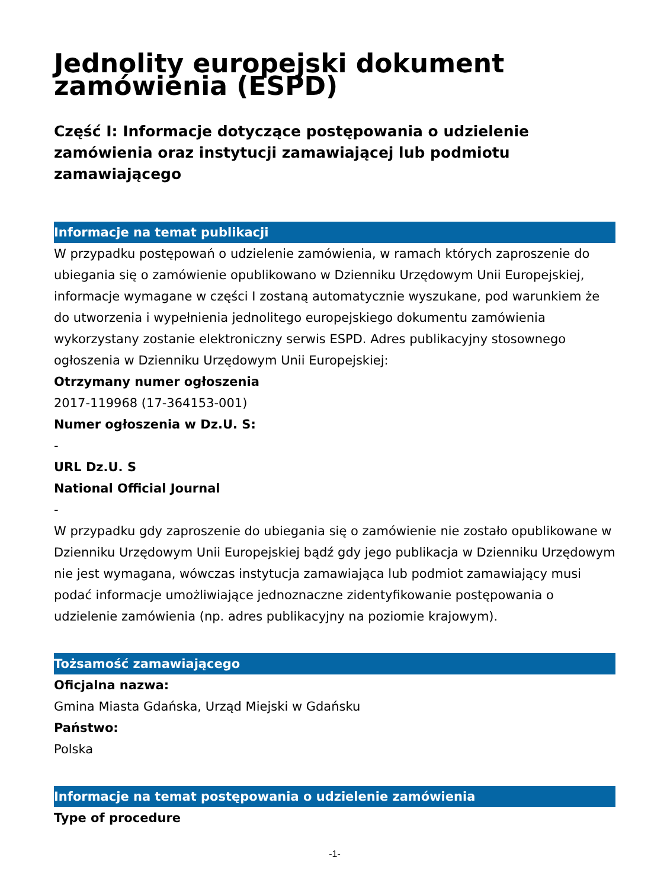Jednolity europejski dokument zamówienia (ESPD)
Część I: Informacje dotyczące postępowania o udzielenie zamówienia oraz instytucji zamawiającej lub podmiotu zamawiającego
Informacje na temat publikacji
W przypadku postępowań o udzielenie zamówienia, w ramach których zaproszenie do ubiegania się o zamówienie opublikowano w Dzienniku Urzędowym Unii Europejskiej, informacje wymagane w części I zostaną automatycznie wyszukane, pod warunkiem że do utworzenia i wypełnienia jednolitego europejskiego dokumentu zamówienia wykorzystany zostanie elektroniczny serwis ESPD. Adres publikacyjny stosownego ogłoszenia w Dzienniku Urzędowym Unii Europejskiej:
Otrzymany numer ogłoszenia
2017-119968 (17-364153-001)
Numer ogłoszenia w Dz.U. S:
-
URL Dz.U. S
National Official Journal
-
W przypadku gdy zaproszenie do ubiegania się o zamówienie nie zostało opublikowane w Dzienniku Urzędowym Unii Europejskiej bądź gdy jego publikacja w Dzienniku Urzędowym nie jest wymagana, wówczas instytucja zamawiająca lub podmiot zamawiający musi podać informacje umożliwiające jednoznaczne zidentyfikowanie postępowania o udzielenie zamówienia (np. adres publikacyjny na poziomie krajowym).
Tożsamość zamawiającego
Oficjalna nazwa:
Gmina Miasta Gdańska, Urząd Miejski w Gdańsku
Państwo:
Polska
Informacje na temat postępowania o udzielenie zamówienia
Type of procedure
-1-